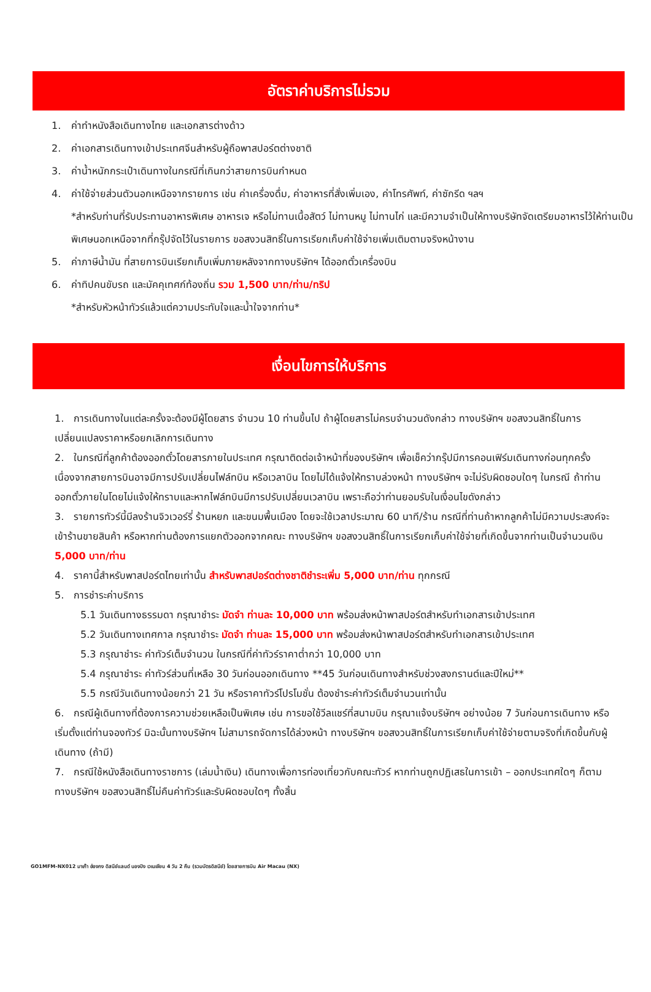อัตราค่าบริการไม่รวม
1. ค่าทำหนังสือเดินทางไทย และเอกสารต่างด้าว
2. ค่าเอกสารเดินทางเข้าประเทศจีนสำหรับผู้ถือพาสปอร์ตต่างชาติ
3. ค่าน้ำหนักกระเป๋าเดินทางในกรณีที่เกินกว่าสายการบินกำหนด
4. ค่าใช้จ่ายส่วนตัวนอกเหนือจากรายการ เช่น ค่าเครื่องดื่ม, ค่าอาหารที่สั่งเพิ่มเอง, ค่าโทรศัพท์, ค่าซักรีด ฯลฯ
*สำหรับท่านที่รับประทานอาหารพิเศษ อาหารเจ หรือไม่ทานเนื้อสัตว์ ไม่ทานหมู ไม่ทานไก่ และมีความจำเป็นให้ทางบริษัทจัดเตรียมอาหารไว้ให้ท่านเป็นพิเศษนอกเหนือจากที่กรุ๊ปจัดไว้ในรายการ ขอสงวนสิทธิ์ในการเรียกเก็บค่าใช้จ่ายเพิ่มเติมตามจริงหน้างาน
5. ค่าภาษีน้ำมัน ที่สายการบินเรียกเก็บเพิ่มภายหลังจากทางบริษัทฯ ได้ออกตั๋วเครื่องบิน
6. ค่าทิปคนขับรถ และมัคคุเทศก์ท้องถิ่น รวม 1,500 บาท/ท่าน/ทริป
*สำหรับหัวหน้าทัวร์แล้วแต่ความประทับใจและน้ำใจจากท่าน*
เงื่อนไขการให้บริการ
1. การเดินทางในแต่ละครั้งจะต้องมีผู้โดยสาร จำนวน 10 ท่านขึ้นไป ถ้าผู้โดยสารไม่ครบจำนวนดังกล่าว ทางบริษัทฯ ขอสงวนสิทธิ์ในการเปลี่ยนแปลงราคาหรือยกเลิกการเดินทาง
2. ในกรณีที่ลูกค้าต้องออกตั๋วโดยสารภายในประเทศ กรุณาติดต่อเจ้าหน้าที่ของบริษัทฯ เพื่อเช็คว่ากรุ๊ปมีการคอนเฟิร์มเดินทางก่อนทุกครั้ง เนื่องจากสายการบินอาจมีการปรับเปลี่ยนไฟล์ทบิน หรือเวลาบิน โดยไม่ได้แจ้งให้ทราบล่วงหน้า ทางบริษัทฯ จะไม่รับผิดชอบใดๆ ในกรณี ถ้าท่านออกตั๋วภายในโดยไม่แจ้งให้ทราบและหากไฟล์ทบินมีการปรับเปลี่ยนเวลาบิน เพราะถือว่าท่านยอมรับในเงื่อนไขดังกล่าว
3. รายการทัวร์นี้มีลงร้านจิวเวอร์รี่ ร้านหยก และขนมพื้นเมือง โดยจะใช้เวลาประมาณ 60 นาที/ร้าน กรณีที่ท่านถ้าหากลูกค้าไม่มีความประสงค์จะเข้าร้านขายสินค้า หรือหากท่านต้องการแยกตัวออกจากคณะ ทางบริษัทฯ ขอสงวนสิทธิ์ในการเรียกเก็บค่าใช้จ่ายที่เกิดขึ้นจากท่านเป็นจำนวนเงิน 5,000 บาท/ท่าน
4. ราคานี้สำหรับพาสปอร์ตไทยเท่านั้น สำหรับพาสปอร์ตต่างชาติชำระเพิ่ม 5,000 บาท/ท่าน ทุกกรณี
5. การชำระค่าบริการ
5.1 วันเดินทางธรรมดา กรุณาชำระ มัดจำ ท่านละ 10,000 บาท พร้อมส่งหน้าพาสปอร์ตสำหรับทำเอกสารเข้าประเทศ
5.2 วันเดินทางเทศกาล กรุณาชำระ มัดจำ ท่านละ 15,000 บาท พร้อมส่งหน้าพาสปอร์ตสำหรับทำเอกสารเข้าประเทศ
5.3 กรุณาชำระ ค่าทัวร์เต็มจำนวน ในกรณีที่ค่าทัวร์ราคาต่ำกว่า 10,000 บาท
5.4 กรุณาชำระ ค่าทัวร์ส่วนที่เหลือ 30 วันก่อนออกเดินทาง **45 วันก่อนเดินทางสำหรับช่วงสงกรานต์และปีใหม่**
5.5 กรณีวันเดินทางน้อยกว่า 21 วัน หรือราคาทัวร์โปรโมชั่น ต้องชำระค่าทัวร์เต็มจำนวนเท่านั้น
6. กรณีผู้เดินทางที่ต้องการความช่วยเหลือเป็นพิเศษ เช่น การขอใช้วีลแชร์ที่สนามบิน กรุณาแจ้งบริษัทฯ อย่างน้อย 7 วันก่อนการเดินทาง หรือเริ่มตั้งแต่ท่านจองทัวร์ มิฉะนั้นทางบริษัทฯ ไม่สามารถจัดการได้ล่วงหน้า ทางบริษัทฯ ขอสงวนสิทธิ์ในการเรียกเก็บค่าใช้จ่ายตามจริงที่เกิดขึ้นกับผู้เดินทาง (ถ้ามี)
7. กรณีใช้หนังสือเดินทางราชการ (เล่มน้ำเงิน) เดินทางเพื่อการท่องเที่ยวกับคณะทัวร์ หากท่านถูกปฏิเสธในการเข้า – ออกประเทศใดๆ ก็ตาม ทางบริษัทฯ ขอสงวนสิทธิ์ไม่คืนค่าทัวร์และรับผิดชอบใดๆ ทั้งสิ้น
GO1MFM-NX012 มาเก๊า ฮ่องกง ดิสนีย์แลนด์ นองปิง เวเนเชียน 4 วัน 2 คืน (รวมบัตรดิสนีย์) โดยสายการบิน Air Macau (NX)